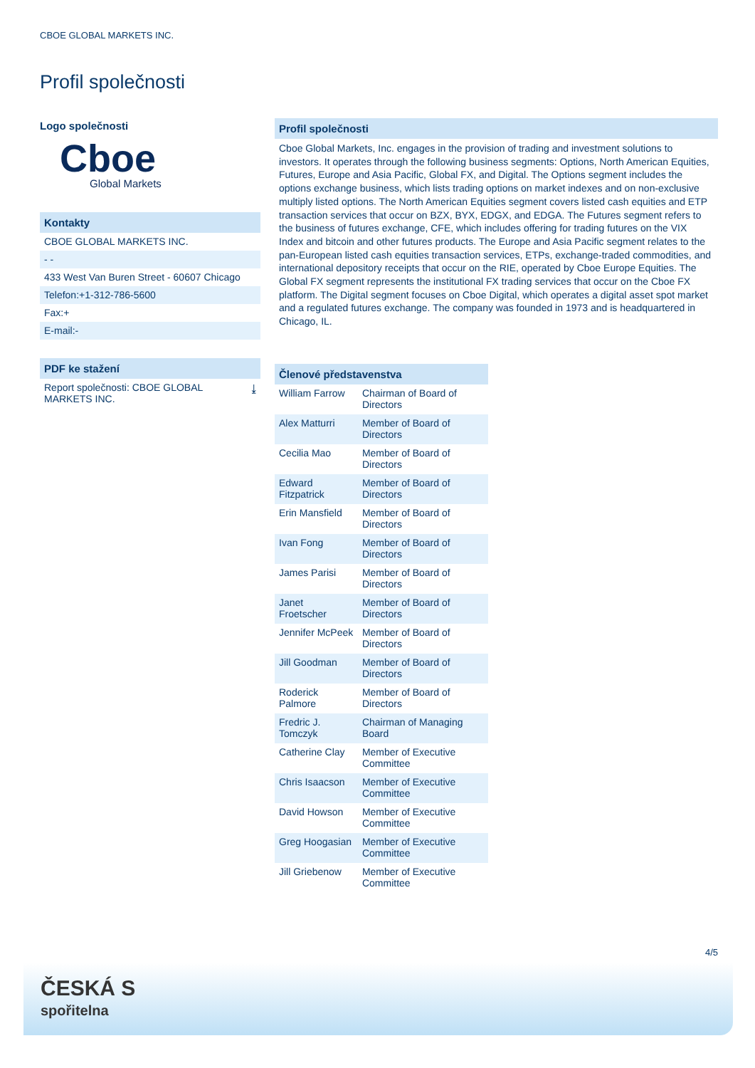CBOE GLOBAL MARKETS INC.
Profil společnosti
Logo společnosti
Cboe
Global Markets
Kontakty
CBOE GLOBAL MARKETS INC.
- -
433 West Van Buren Street - 60607 Chicago
Telefon:+1-312-786-5600
Fax:+
E-mail:-
PDF ke stažení
Report společnosti: CBOE GLOBAL
MARKETS INC. ⤓
Profil společnosti
Cboe Global Markets, Inc. engages in the provision of trading and investment solutions to investors. It operates through the following business segments: Options, North American Equities, Futures, Europe and Asia Pacific, Global FX, and Digital. The Options segment includes the options exchange business, which lists trading options on market indexes and on non-exclusive multiply listed options. The North American Equities segment covers listed cash equities and ETP transaction services that occur on BZX, BYX, EDGX, and EDGA. The Futures segment refers to the business of futures exchange, CFE, which includes offering for trading futures on the VIX Index and bitcoin and other futures products. The Europe and Asia Pacific segment relates to the pan-European listed cash equities transaction services, ETPs, exchange-traded commodities, and international depository receipts that occur on the RIE, operated by Cboe Europe Equities. The Global FX segment represents the institutional FX trading services that occur on the Cboe FX platform. The Digital segment focuses on Cboe Digital, which operates a digital asset spot market and a regulated futures exchange. The company was founded in 1973 and is headquartered in Chicago, IL.
Členové představenstva
| William Farrow | Chairman of Board of Directors |
| Alex Matturri | Member of Board of Directors |
| Cecilia Mao | Member of Board of Directors |
| Edward Fitzpatrick | Member of Board of Directors |
| Erin Mansfield | Member of Board of Directors |
| Ivan Fong | Member of Board of Directors |
| James Parisi | Member of Board of Directors |
| Janet Froetscher | Member of Board of Directors |
| Jennifer McPeek | Member of Board of Directors |
| Jill Goodman | Member of Board of Directors |
| Roderick Palmore | Member of Board of Directors |
| Fredric J. Tomczyk | Chairman of Managing Board |
| Catherine Clay | Member of Executive Committee |
| Chris Isaacson | Member of Executive Committee |
| David Howson | Member of Executive Committee |
| Greg Hoogasian | Member of Executive Committee |
| Jill Griebenow | Member of Executive Committee |
4/5
ČESKÁ S
spořitelna